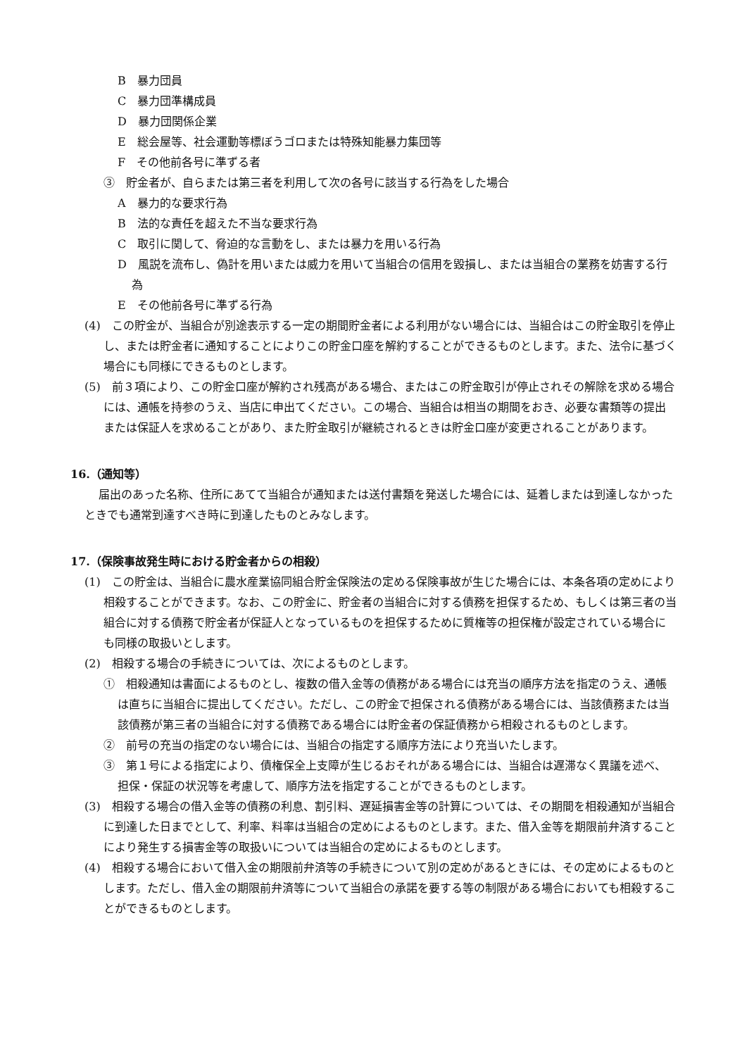B　暴力団員
C　暴力団準構成員
D　暴力団関係企業
E　総会屋等、社会運動等標ぼうゴロまたは特殊知能暴力集団等
F　その他前各号に準ずる者
③　貯金者が、自らまたは第三者を利用して次の各号に該当する行為をした場合
A　暴力的な要求行為
B　法的な責任を超えた不当な要求行為
C　取引に関して、脅迫的な言動をし、または暴力を用いる行為
D　風説を流布し、偽計を用いまたは威力を用いて当組合の信用を毀損し、または当組合の業務を妨害する行為
E　その他前各号に準ずる行為
(4)　この貯金が、当組合が別途表示する一定の期間貯金者による利用がない場合には、当組合はこの貯金取引を停止し、または貯金者に通知することによりこの貯金口座を解約することができるものとします。また、法令に基づく場合にも同様にできるものとします。
(5)　前３項により、この貯金口座が解約され残高がある場合、またはこの貯金取引が停止されその解除を求める場合には、通帳を持参のうえ、当店に申出てください。この場合、当組合は相当の期間をおき、必要な書類等の提出または保証人を求めることがあり、また貯金取引が継続されるときは貯金口座が変更されることがあります。
16.（通知等）
届出のあった名称、住所にあてて当組合が通知または送付書類を発送した場合には、延着しまたは到達しなかったときでも通常到達すべき時に到達したものとみなします。
17.（保険事故発生時における貯金者からの相殺）
(1)　この貯金は、当組合に農水産業協同組合貯金保険法の定める保険事故が生じた場合には、本条各項の定めにより相殺することができます。なお、この貯金に、貯金者の当組合に対する債務を担保するため、もしくは第三者の当組合に対する債務で貯金者が保証人となっているものを担保するために質権等の担保権が設定されている場合にも同様の取扱いとします。
(2)　相殺する場合の手続きについては、次によるものとします。
①　相殺通知は書面によるものとし、複数の借入金等の債務がある場合には充当の順序方法を指定のうえ、通帳は直ちに当組合に提出してください。ただし、この貯金で担保される債務がある場合には、当該債務または当該債務が第三者の当組合に対する債務である場合には貯金者の保証債務から相殺されるものとします。
②　前号の充当の指定のない場合には、当組合の指定する順序方法により充当いたします。
③　第１号による指定により、債権保全上支障が生じるおそれがある場合には、当組合は遅滞なく異議を述べ、担保・保証の状況等を考慮して、順序方法を指定することができるものとします。
(3)　相殺する場合の借入金等の債務の利息、割引料、遅延損害金等の計算については、その期間を相殺通知が当組合に到達した日までとして、利率、料率は当組合の定めによるものとします。また、借入金等を期限前弁済することにより発生する損害金等の取扱いについては当組合の定めによるものとします。
(4)　相殺する場合において借入金の期限前弁済等の手続きについて別の定めがあるときには、その定めによるものとします。ただし、借入金の期限前弁済等について当組合の承諾を要する等の制限がある場合においても相殺することができるものとします。